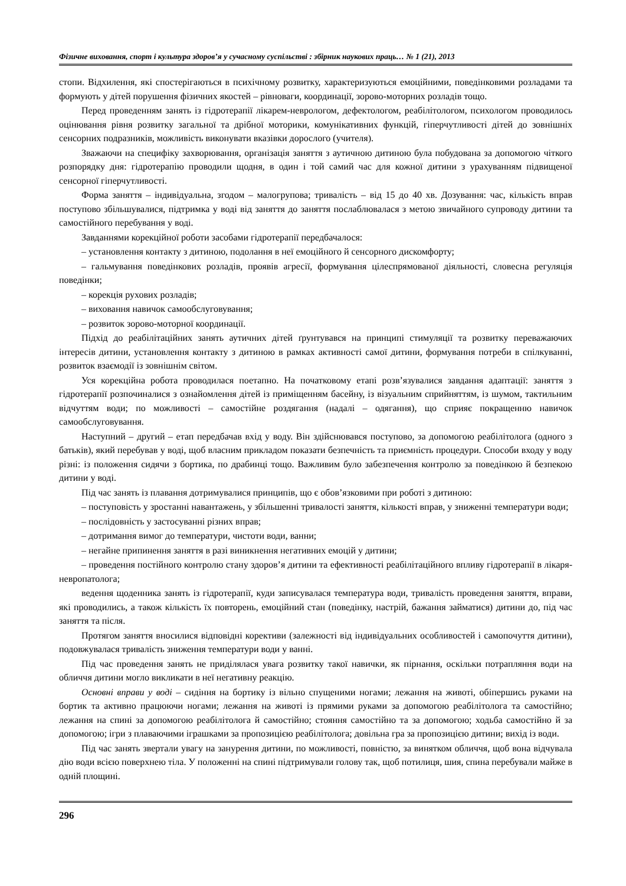Фізичне виховання, спорт і культура здоров’я у сучасному суспільстві : збірник наукових праць… № 1 (21), 2013
стопи. Відхилення, які спостерігаються в психічному розвитку, характеризуються емоційними, поведінковими розладами та формують у дітей порушення фізичних якостей – рівноваги, координації, зорово-моторних розладів тощо.
Перед проведенням занять із гідротерапії лікарем-неврологом, дефектологом, реабілітологом, психологом проводилось оцінювання рівня розвитку загальної та дрібної моторики, комунікативних функцій, гіперчутливості дітей до зовнішніх сенсорних подразників, можливість виконувати вказівки дорослого (учителя).
Зважаючи на специфіку захворювання, організація заняття з аутичною дитиною була побудована за допомогою чіткого розпорядку дня: гідротерапію проводили щодня, в один і той самий час для кожної дитини з урахуванням підвищеної сенсорної гіперчутливості.
Форма заняття – індивідуальна, згодом – малогрупова; тривалість – від 15 до 40 хв. Дозування: час, кількість вправ поступово збільшувалися, підтримка у воді від заняття до заняття послаблювалася з метою звичайного супроводу дитини та самостійного перебування у воді.
Завданнями корекційної роботи засобами гідротерапії передбачалося:
– установлення контакту з дитиною, подолання в неї емоційного й сенсорного дискомфорту;
– гальмування поведінкових розладів, проявів агресії, формування цілеспрямованої діяльності, словесна регуляція поведінки;
– корекція рухових розладів;
– виховання навичок самообслуговування;
– розвиток зорово-моторної координації.
Підхід до реабілітаційних занять аутичних дітей ґрунтувався на принципі стимуляції та розвитку переважаючих інтересів дитини, установлення контакту з дитиною в рамках активності самої дитини, формування потреби в спілкуванні, розвиток взаємодії із зовнішнім світом.
Уся корекційна робота проводилася поетапно. На початковому етапі розв’язувалися завдання адаптації: заняття з гідротерапії розпочиналися з ознайомлення дітей із приміщенням басейну, із візуальним сприйняттям, із шумом, тактильним відчуттям води; по можливості – самостійне роздягання (надалі – одягання), що сприяє покращенню навичок самообслуговування.
Наступний – другий – етап передбачав вхід у воду. Він здійснювався поступово, за допомогою реабілітолога (одного з батьків), який перебував у воді, щоб власним прикладом показати безпечність та приємність процедури. Способи входу у воду різні: із положення сидячи з бортика, по драбинці тощо. Важливим було забезпечення контролю за поведінкою й безпекою дитини у воді.
Під час занять із плавання дотримувалися принципів, що є обов’язковими при роботі з дитиною:
– поступовість у зростанні навантажень, у збільшенні тривалості заняття, кількості вправ, у зниженні температури води;
– послідовність у застосуванні різних вправ;
– дотримання вимог до температури, чистоти води, ванни;
– негайне припинення заняття в разі виникнення негативних емоцій у дитини;
– проведення постійного контролю стану здоров’я дитини та ефективності реабілітаційного впливу гідротерапії в лікаря-невропатолога;
ведення щоденника занять із гідротерапії, куди записувалася температура води, тривалість проведення заняття, вправи, які проводились, а також кількість їх повторень, емоційний стан (поведінку, настрій, бажання займатися) дитини до, під час заняття та після.
Протягом заняття вносилися відповідні корективи (залежності від індивідуальних особливостей і самопочуття дитини), подовжувалася тривалість зниження температури води у ванні.
Під час проведення занять не приділялася увага розвитку такої навички, як пірнання, оскільки потрапляння води на обличчя дитини могло викликати в неї негативну реакцію.
Основні вправи у воді – сидіння на бортику із вільно спущеними ногами; лежання на животі, обіпершись руками на бортик та активно працюючи ногами; лежання на животі із прямими руками за допомогою реабілітолога та самостійно; лежання на спині за допомогою реабілітолога й самостійно; стояння самостійно та за допомогою; ходьба самостійно й за допомогою; ігри з плаваючими іграшками за пропозицією реабілітолога; довільна гра за пропозицією дитини; вихід із води.
Під час занять звертали увагу на занурення дитини, по можливості, повністю, за винятком обличчя, щоб вона відчувала дію води всією поверхнею тіла. У положенні на спині підтримували голову так, щоб потилиця, шия, спина перебували майже в одній площині.
296